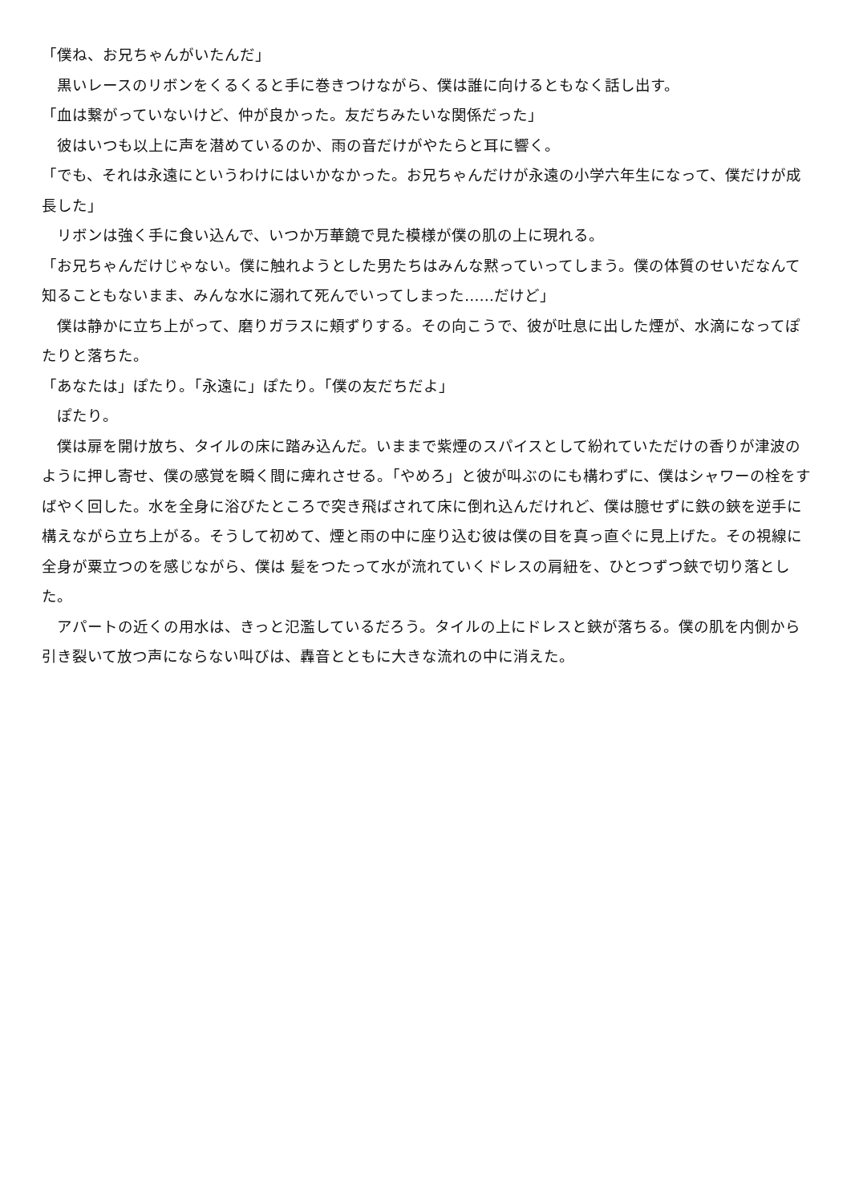「僕ね、お兄ちゃんがいたんだ」
　黒いレースのリボンをくるくると手に巻きつけながら、僕は誰に向けるともなく話し出す。
「血は繋がっていないけど、仲が良かった。友だちみたいな関係だった」
　彼はいつも以上に声を潜めているのか、雨の音だけがやたらと耳に響く。
「でも、それは永遠にというわけにはいかなかった。お兄ちゃんだけが永遠の小学六年生になって、僕だけが成長した」
　リボンは強く手に食い込んで、いつか万華鏡で見た模様が僕の肌の上に現れる。
「お兄ちゃんだけじゃない。僕に触れようとした男たちはみんな黙っていってしまう。僕の体質のせいだなんて知ることもないまま、みんな水に溺れて死んでいってしまった……だけど」
　僕は静かに立ち上がって、磨りガラスに頬ずりする。その向こうで、彼が吐息に出した煙が、水滴になってぽたりと落ちた。
「あなたは」ぽたり。「永遠に」ぽたり。「僕の友だちだよ」
　ぽたり。
　僕は扉を開け放ち、タイルの床に踏み込んだ。いままで紫煙のスパイスとして紛れていただけの香りが津波のように押し寄せ、僕の感覚を瞬く間に痺れさせる。「やめろ」と彼が叫ぶのにも構わずに、僕はシャワーの栓をすばやく回した。水を全身に浴びたところで突き飛ばされて床に倒れ込んだけれど、僕は臆せずに鉄の鋏を逆手に構えながら立ち上がる。そうして初めて、煙と雨の中に座り込む彼は僕の目を真っ直ぐに見上げた。その視線に全身が粟立つのを感じながら、僕は 髪をつたって水が流れていくドレスの肩紐を、ひとつずつ鋏で切り落とした。
　アパートの近くの用水は、きっと氾濫しているだろう。タイルの上にドレスと鋏が落ちる。僕の肌を内側から引き裂いて放つ声にならない叫びは、轟音とともに大きな流れの中に消えた。